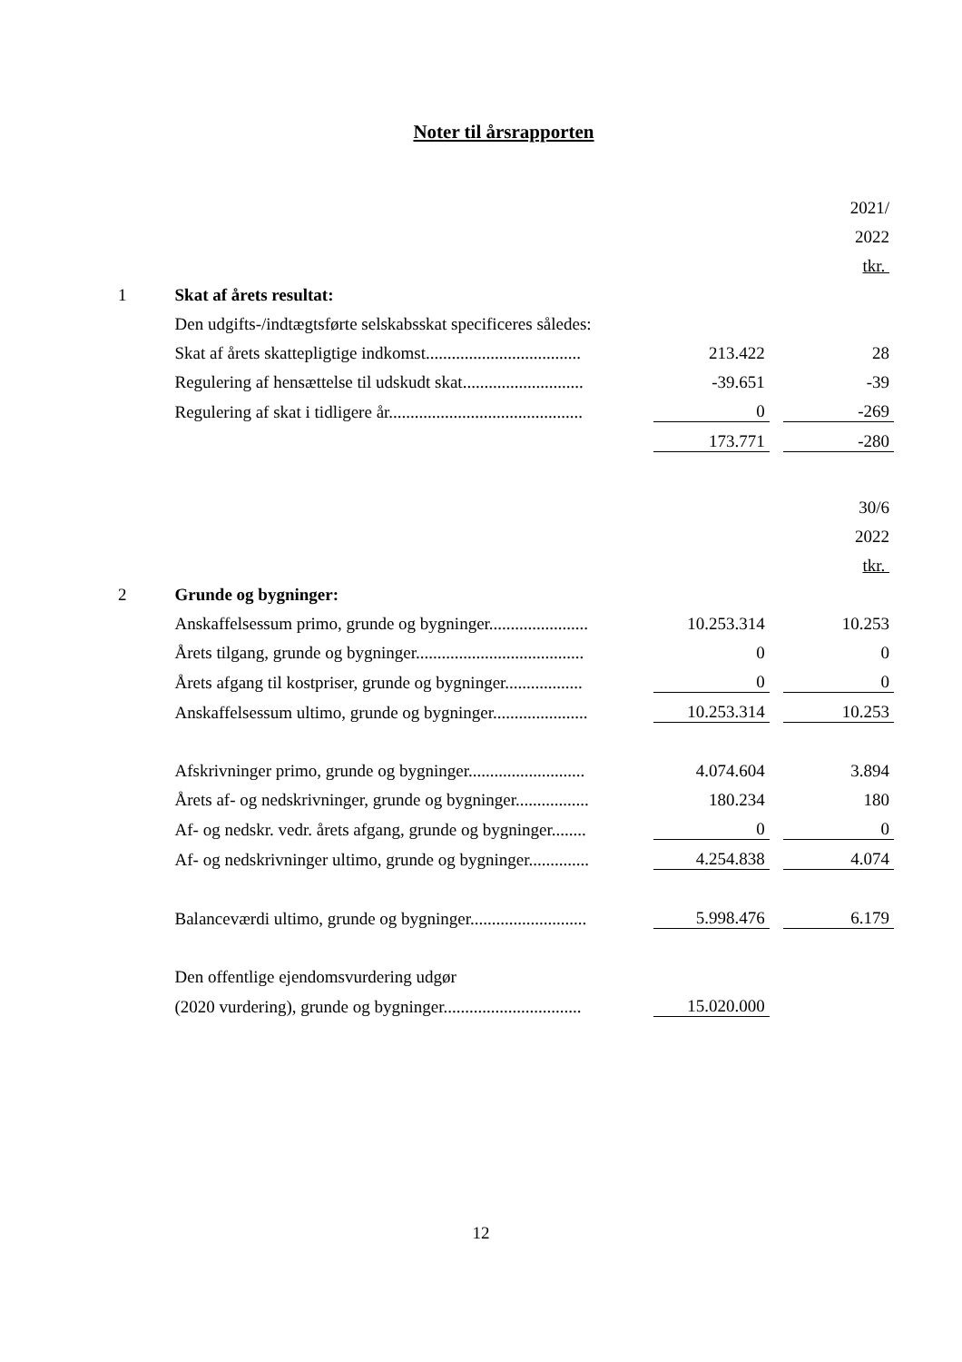Noter til årsrapporten
| | | | | 2021/ |
| | | | | 2022 |
| | | | | tkr. |
| 1 | Skat af årets resultat: | | | |
| | Den udgifts-/indtægtsførte selskabsskat specificeres således: | | | |
| | Skat af årets skattepligtige indkomst.................................... | 213.422 | | 28 |
| | Regulering af hensættelse til udskudt skat............................ | -39.651 | | -39 |
| | Regulering af skat i tidligere år............................................. | 0 | | -269 |
| | | 173.771 | | -280 |
| | | | | 30/6 |
| | | | | 2022 |
| | | | | tkr. |
| 2 | Grunde og bygninger: | | | |
| | Anskaffelsessum primo, grunde og bygninger....................... | 10.253.314 | | 10.253 |
| | Årets tilgang, grunde og bygninger....................................... | 0 | | 0 |
| | Årets afgang til kostpriser, grunde og bygninger.................. | 0 | | 0 |
| | Anskaffelsessum ultimo, grunde og bygninger...................... | 10.253.314 | | 10.253 |
| | Afskrivninger primo, grunde og bygninger........................... | 4.074.604 | | 3.894 |
| | Årets af- og nedskrivninger, grunde og bygninger................. | 180.234 | | 180 |
| | Af- og nedskr. vedr. årets afgang, grunde og bygninger........ | 0 | | 0 |
| | Af- og nedskrivninger ultimo, grunde og bygninger.............. | 4.254.838 | | 4.074 |
| | Balanceværdi ultimo, grunde og bygninger........................... | 5.998.476 | | 6.179 |
| | Den offentlige ejendomsvurdering udgør | | | |
| | (2020 vurdering), grunde og bygninger................................ | 15.020.000 | | |
12